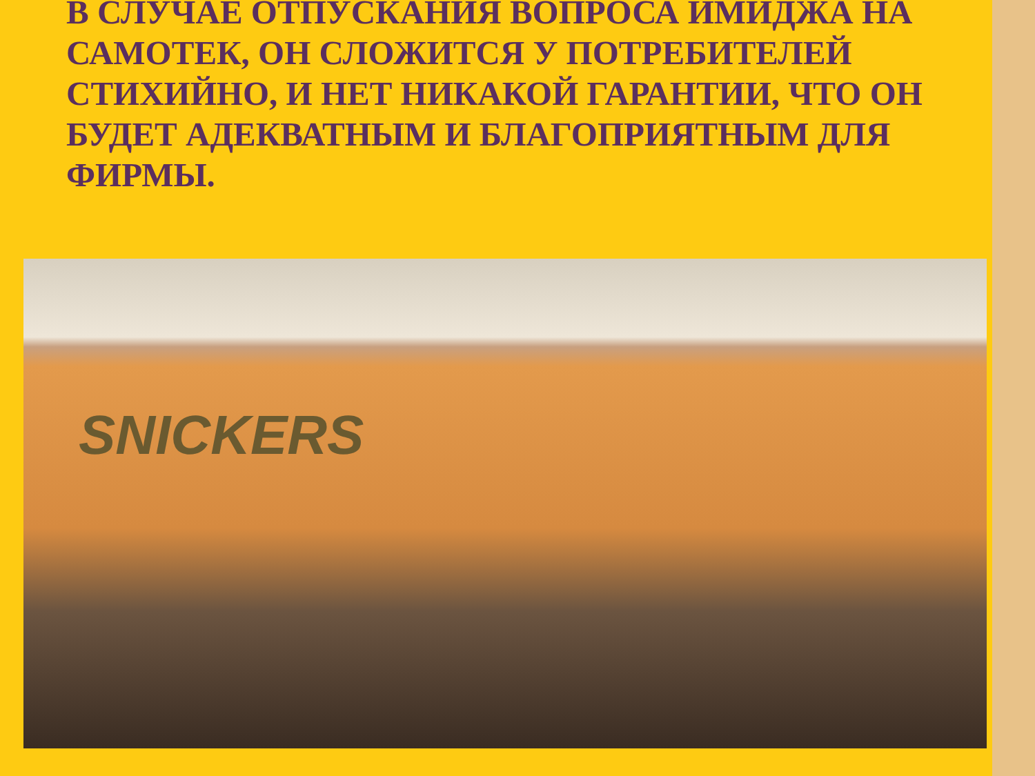В СЛУЧАЕ ОТПУСКАНИЯ ВОПРОСА ИМИДЖА НА САМОТЕК, ОН СЛОЖИТСЯ У ПОТРЕБИТЕЛЕЙ СТИХИЙНО, И НЕТ НИКАКОЙ ГАРАНТИИ, ЧТО ОН БУДЕТ АДЕКВАТНЫМ И БЛАГОПРИЯТНЫМ ДЛЯ ФИРМЫ.
SNICKERS